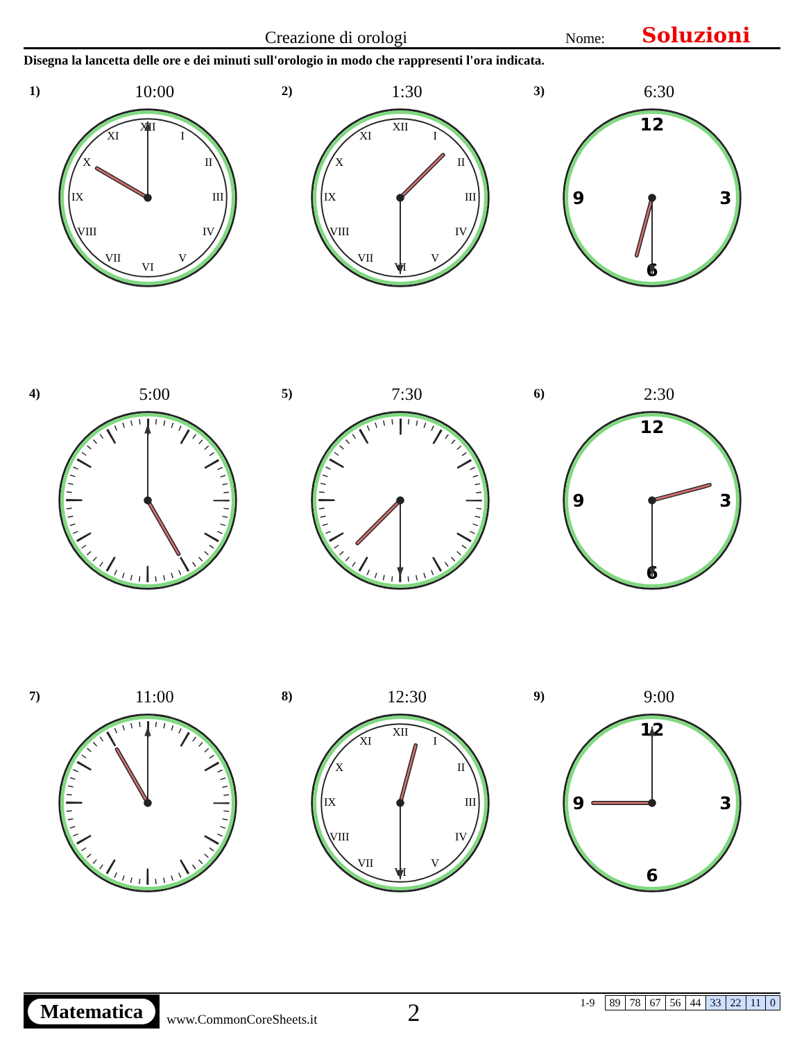Creazione di orologi
Nome:
Soluzioni
Disegna la lancetta delle ore e dei minuti sull'orologio in modo che rappresenti l'ora indicata.
1)
10:00
XII
I
II
III
IV
V
VI
VII
VIII
IX
X
XI
2)
1:30
XII
I
II
III
IV
V
VI
VII
VIII
IX
X
XI
3)
6:30
12
3
6
9
4)
5:00
5)
7:30
6)
2:30
12
3
6
9
7)
11:00
8)
12:30
XII
I
II
III
IV
V
VI
VII
VIII
IX
X
XI
9)
9:00
12
3
6
9
Matematica
www.CommonCoreSheets.it
2
1-9
| 89 | 78 | 67 | 56 | 44 | 33 | 22 | 11 | 0 |